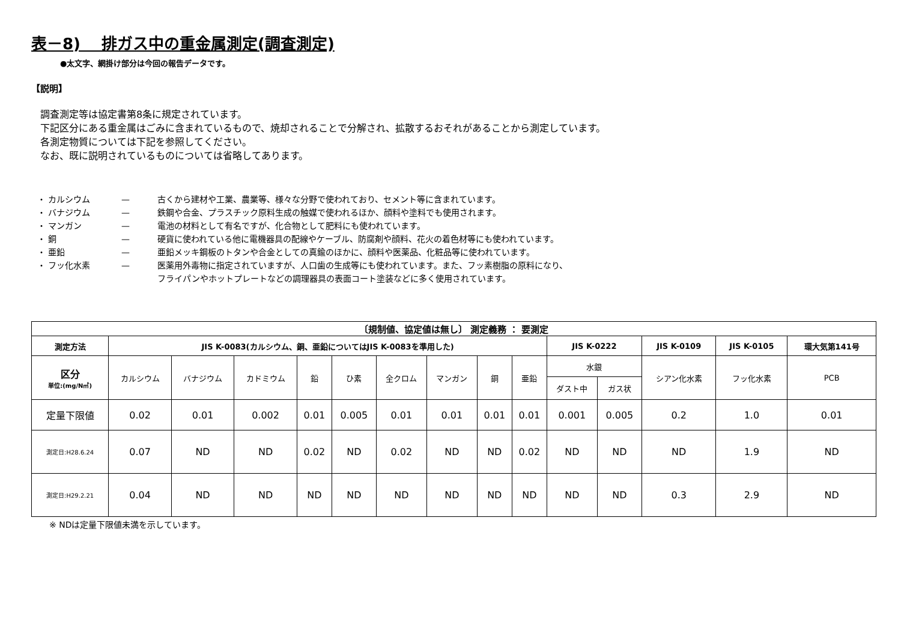表－8)　 排ガス中の重金属測定(調査測定)
●太文字、網掛け部分は今回の報告データです。
【説明】
調査測定等は協定書第8条に規定されています。
下記区分にある重金属はごみに含まれているもので、焼却されることで分解され、拡散するおそれがあることから測定しています。
各測定物質については下記を参照してください。
なお、既に説明されているものについては省略してあります。
・ カルシウム — 古くから建材や工業、農業等、様々な分野で使われており、セメント等に含まれています。
・ バナジウム — 鉄鋼や合金、プラスチック原料生成の触媒で使われるほか、顔料や塗料でも使用されます。
・ マンガン — 電池の材料として有名ですが、化合物として肥料にも使われています。
・ 銅 — 硬貨に使われている他に電機器具の配線やケーブル、防腐剤や顔料、花火の着色材等にも使われています。
・ 亜鉛 — 亜鉛メッキ鋼板のトタンや合金としての真鍮のほかに、顔料や医薬品、化粧品等に使われています。
・ フッ化水素 — 医薬用外毒物に指定されていますが、人口歯の生成等にも使われています。また、フッ素樹脂の原料になり、
フライパンやホットプレートなどの調理器具の表面コート塗装などに多く使用されています。
| 〔規制値、協定値は無し〕 測定義務 ： 要測定 | | | | | | | | | | | | | | |
| --- | --- | --- | --- | --- | --- | --- | --- | --- | --- | --- | --- | --- | --- | --- |
| 測定方法 | JIS K-0083(カルシウム、銅、亜鉛についてはJIS K-0083を準用した) | | | | | | | | | JIS K-0222 | | JIS K-0109 | JIS K-0105 | 環大気第141号 |
| 区分 単位:(mg/N㎥) | カルシウム | バナジウム | カドミウム | 鉛 | ひ素 | 全クロム | マンガン | 銅 | 亜鉛 | 水銀 | | シアン化水素 | フッ化水素 | PCB |
| | | | | | | | | | | ダスト中 | ガス状 | | | |
| 定量下限値 | 0.02 | 0.01 | 0.002 | 0.01 | 0.005 | 0.01 | 0.01 | 0.01 | 0.01 | 0.001 | 0.005 | 0.2 | 1.0 | 0.01 |
| 測定日:H28.6.24 | 0.07 | ND | ND | 0.02 | ND | 0.02 | ND | ND | 0.02 | ND | ND | ND | 1.9 | ND |
| 測定日:H29.2.21 | 0.04 | ND | ND | ND | ND | ND | ND | ND | ND | ND | ND | 0.3 | 2.9 | ND |
※ NDは定量下限値未満を示しています。